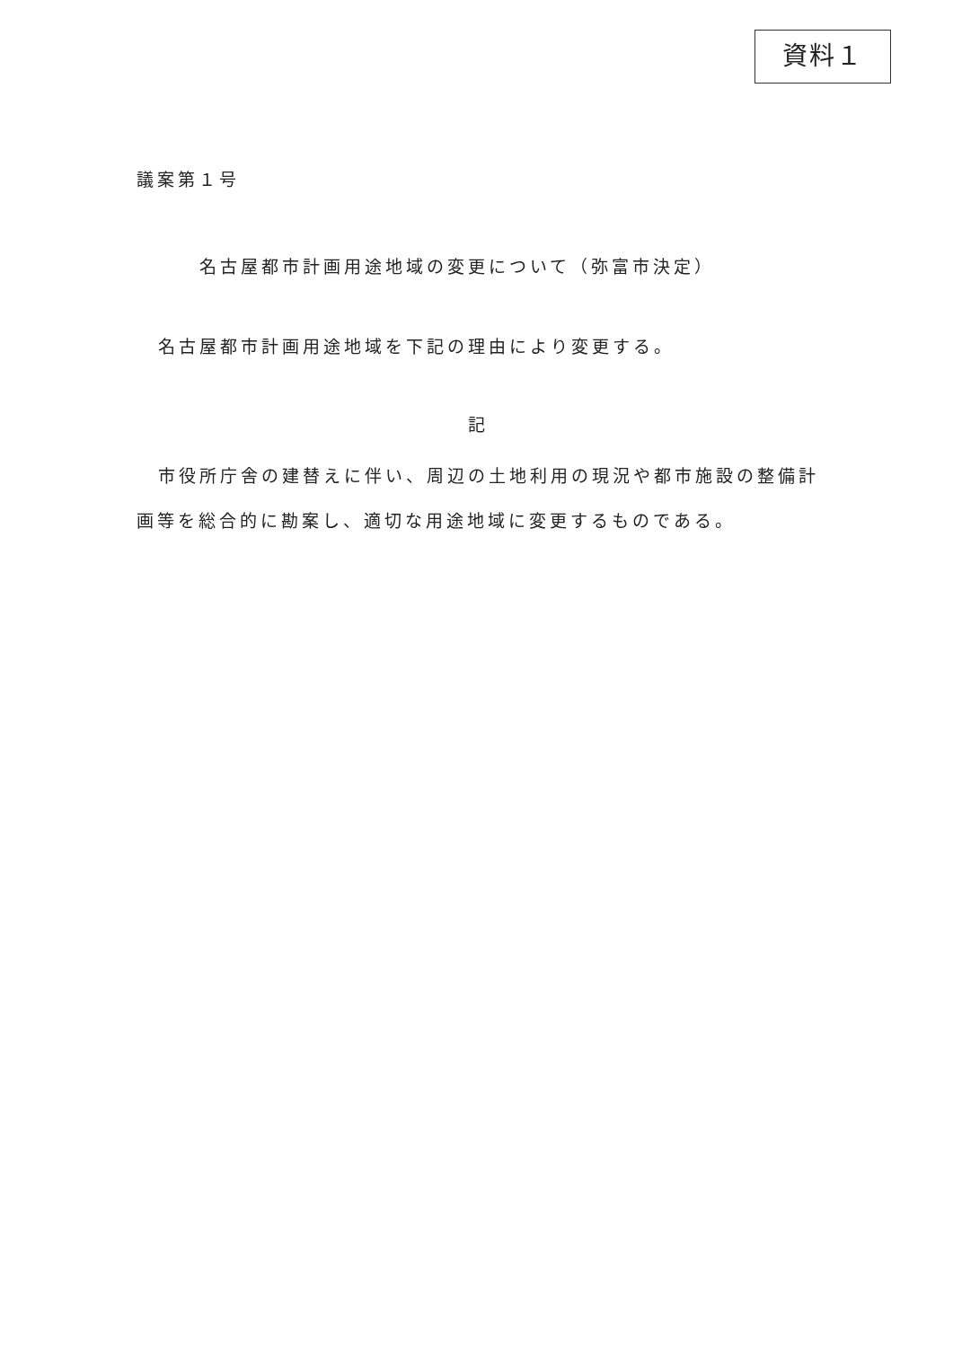資料１
議案第１号
名古屋都市計画用途地域の変更について（弥富市決定）
名古屋都市計画用途地域を下記の理由により変更する。
記
市役所庁舎の建替えに伴い、周辺の土地利用の現況や都市施設の整備計画等を総合的に勘案し、適切な用途地域に変更するものである。